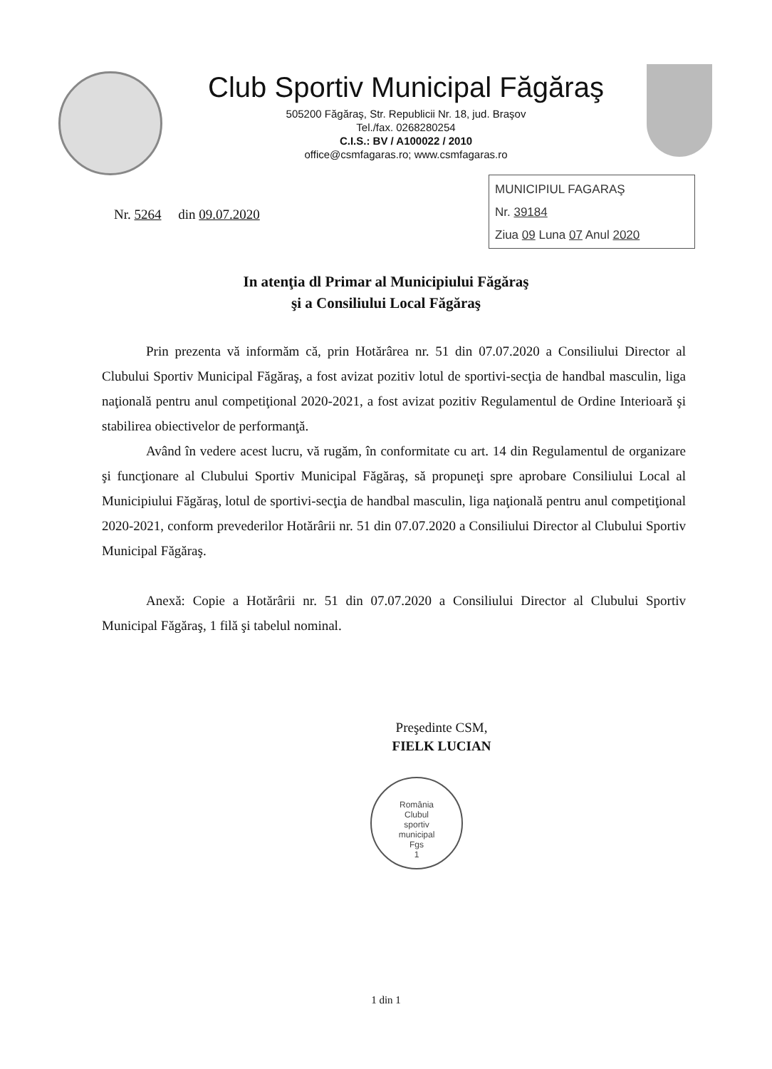Club Sportiv Municipal Făgăraş
505200 Făgăraş, Str. Republicii Nr. 18, jud. Braşov
Tel./fax. 0268280254
C.I.S.: BV / A100022 / 2010
office@csmfagaras.ro; www.csmfagaras.ro
Nr. 5264 din 09.07.2020
MUNICIPIUL FAGARAŞ
Nr. 39184
Ziua 09 Luna 07 Anul 2020
In atenţia dl Primar al Municipiului Făgăraş
şi a Consiliului Local Făgăraş
Prin prezenta vă informăm că, prin Hotărârea nr. 51 din 07.07.2020 a Consiliului Director al Clubului Sportiv Municipal Făgăraş, a fost avizat pozitiv lotul de sportivi-secţia de handbal masculin, liga naţională pentru anul competiţional 2020-2021, a fost avizat pozitiv Regulamentul de Ordine Interioară şi stabilirea obiectivelor de performanţă.
Având în vedere acest lucru, vă rugăm, în conformitate cu art. 14 din Regulamentul de organizare şi funcţionare al Clubului Sportiv Municipal Făgăraş, să propuneţi spre aprobare Consiliului Local al Municipiului Făgăraş, lotul de sportivi-secţia de handbal masculin, liga naţională pentru anul competiţional 2020-2021, conform prevederilor Hotărârii nr. 51 din 07.07.2020 a Consiliului Director al Clubului Sportiv Municipal Făgăraş.
Anexă: Copie a Hotărârii nr. 51 din 07.07.2020 a Consiliului Director al Clubului Sportiv Municipal Făgăraş, 1 filă şi tabelul nominal.
Preşedinte CSM,
FIELK LUCIAN
România
Clubul
sportiv
municipal
Fgs
1
1 din 1